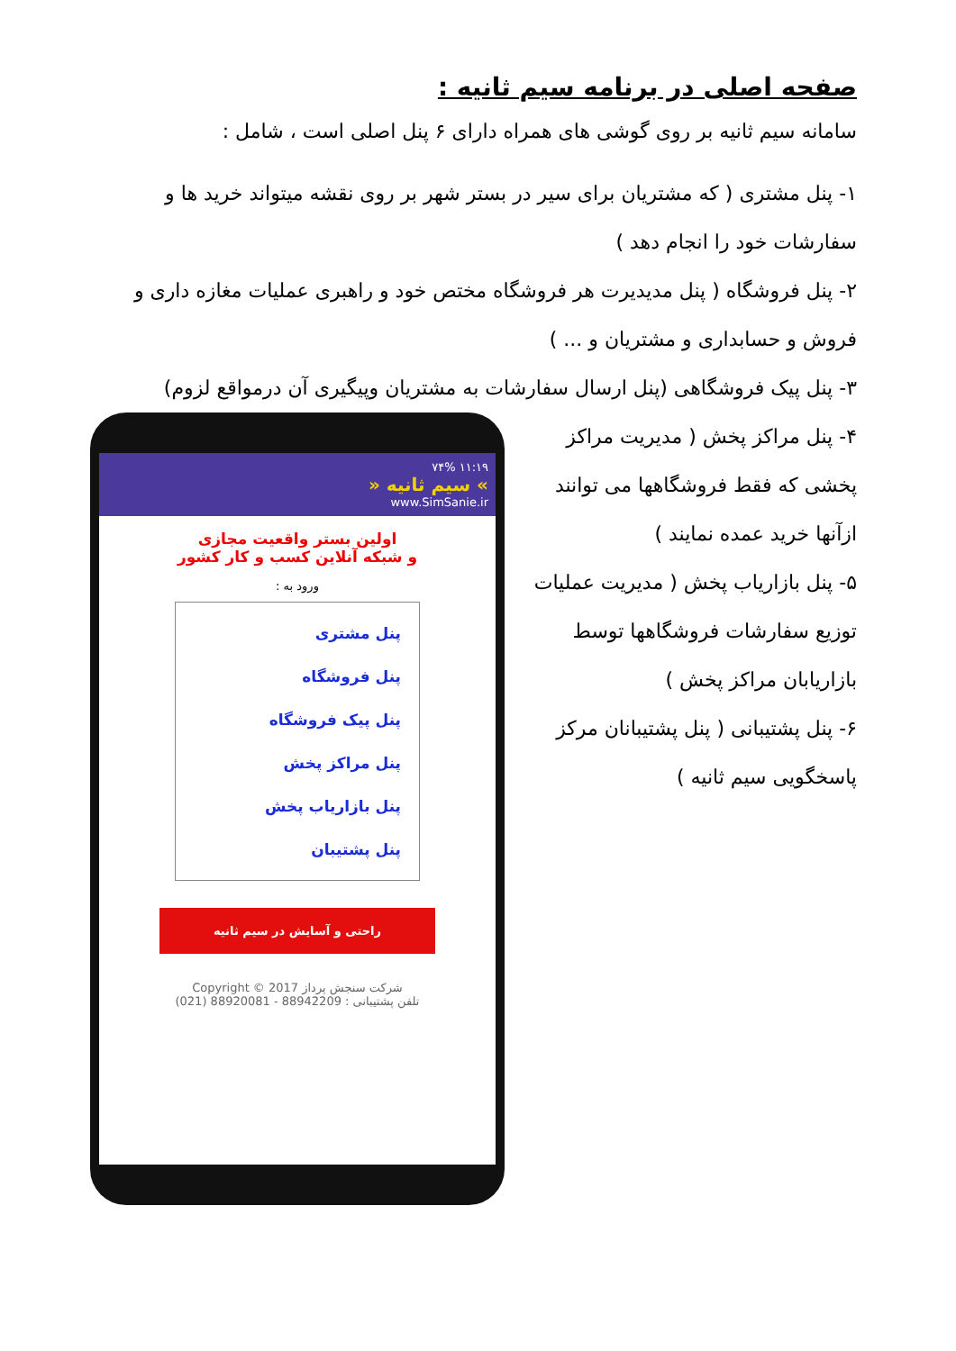صفحه اصلی در برنامه سیم ثانیه :
سامانه سیم ثانیه بر روی گوشی های همراه دارای ۶ پنل اصلی است ، شامل :
۱- پنل مشتری ( که مشتریان برای سیر در بستر شهر بر روی نقشه میتواند خرید ها و سفارشات خود را انجام دهد )
۲- پنل فروشگاه ( پنل مدیدیرت هر فروشگاه مختص خود و راهبری عملیات مغازه داری و فروش و حسابداری و مشتریان و ... )
۳- پنل پیک فروشگاهی (پنل ارسال سفارشات به مشتریان وپیگیری آن درمواقع لزوم)
۴- پنل مراکز پخش ( مدیریت مراکز پخشی که فقط فروشگاهها می توانند ازآنها خرید عمده نمایند )
۵- پنل بازاریاب پخش ( مدیریت عملیات توزیع سفارشات فروشگاهها توسط بازاریابان مراکز پخش )
۶- پنل پشتیبانی ( پنل پشتیبانان مرکز پاسخگویی سیم ثانیه )
۱۱:۱۹ ۷۴%
» سیم ثانیه «
www.SimSanie.ir
اولین بستر واقعیت مجازی
و شبکه آنلاین کسب و کار کشور
ورود به :
پنل مشتری
پنل فروشگاه
پنل پیک فروشگاه
پنل مراکز پخش
پنل بازاریاب پخش
پنل پشتیبان
راحتی و آسایش در سیم ثانیه
شرکت سنجش پرداز Copyright © 2017
تلفن پشتیبانی : 88942209 - 88920081 (021)